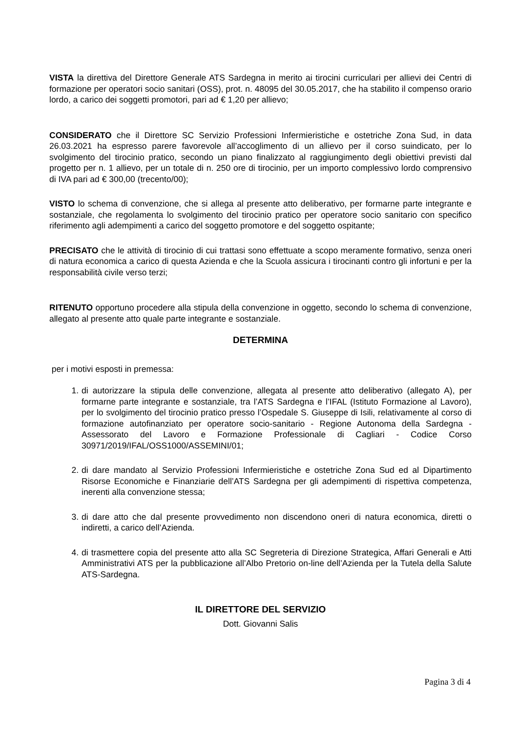VISTA la direttiva del Direttore Generale ATS Sardegna in merito ai tirocini curriculari per allievi dei Centri di formazione per operatori socio sanitari (OSS), prot. n. 48095 del 30.05.2017, che ha stabilito il compenso orario lordo, a carico dei soggetti promotori, pari ad € 1,20 per allievo;
CONSIDERATO che il Direttore SC Servizio Professioni Infermieristiche e ostetriche Zona Sud, in data 26.03.2021 ha espresso parere favorevole all’accoglimento di un allievo per il corso suindicato, per lo svolgimento del tirocinio pratico, secondo un piano finalizzato al raggiungimento degli obiettivi previsti dal progetto per n. 1 allievo, per un totale di n. 250 ore di tirocinio, per un importo complessivo lordo comprensivo di IVA pari ad € 300,00 (trecento/00);
VISTO lo schema di convenzione, che si allega al presente atto deliberativo, per formarne parte integrante e sostanziale, che regolamenta lo svolgimento del tirocinio pratico per operatore socio sanitario con specifico riferimento agli adempimenti a carico del soggetto promotore e del soggetto ospitante;
PRECISATO che le attività di tirocinio di cui trattasi sono effettuate a scopo meramente formativo, senza oneri di natura economica a carico di questa Azienda e che la Scuola assicura i tirocinanti contro gli infortuni e per la responsabilità civile verso terzi;
RITENUTO opportuno procedere alla stipula della convenzione in oggetto, secondo lo schema di convenzione, allegato al presente atto quale parte integrante e sostanziale.
DETERMINA
per i motivi esposti in premessa:
1. di autorizzare la stipula delle convenzione, allegata al presente atto deliberativo (allegato A), per formarne parte integrante e sostanziale, tra l’ATS Sardegna e l’IFAL (Istituto Formazione al Lavoro), per lo svolgimento del tirocinio pratico presso l’Ospedale S. Giuseppe di Isili, relativamente al corso di formazione autofinanziato per operatore socio-sanitario - Regione Autonoma della Sardegna - Assessorato del Lavoro e Formazione Professionale di Cagliari - Codice Corso 30971/2019/IFAL/OSS1000/ASSEMINI/01;
2. di dare mandato al Servizio Professioni Infermieristiche e ostetriche Zona Sud ed al Dipartimento Risorse Economiche e Finanziarie dell’ATS Sardegna per gli adempimenti di rispettiva competenza, inerenti alla convenzione stessa;
3. di dare atto che dal presente provvedimento non discendono oneri di natura economica, diretti o indiretti, a carico dell’Azienda.
4. di trasmettere copia del presente atto alla SC Segreteria di Direzione Strategica, Affari Generali e Atti Amministrativi ATS per la pubblicazione all’Albo Pretorio on-line dell’Azienda per la Tutela della Salute ATS-Sardegna.
IL DIRETTORE DEL SERVIZIO
Dott. Giovanni Salis
Pagina 3 di 4